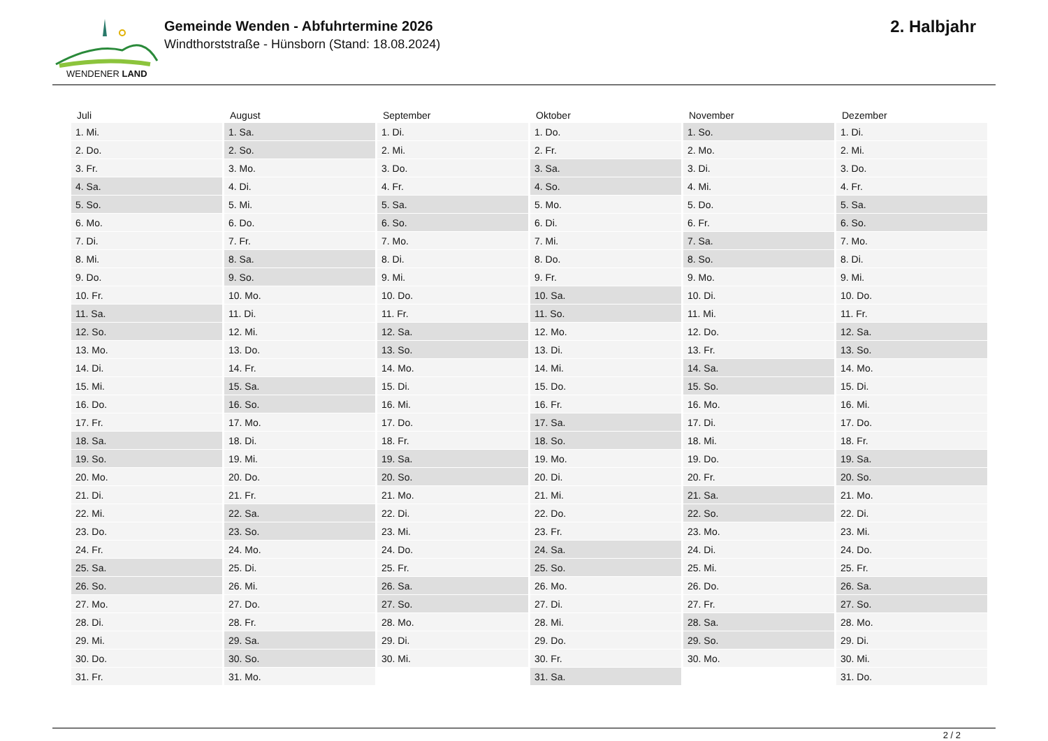WENDENER LAND
Gemeinde Wenden - Abfuhrtermine 2026
Windthorststraße - Hünsborn (Stand: 18.08.2024)
2. Halbjahr
| Juli | August | September | Oktober | November | Dezember |
| --- | --- | --- | --- | --- | --- |
| 1. Mi. | 1. Sa. | 1. Di. | 1. Do. | 1. So. | 1. Di. |
| 2. Do. | 2. So. | 2. Mi. | 2. Fr. | 2. Mo. | 2. Mi. |
| 3. Fr. | 3. Mo. | 3. Do. | 3. Sa. | 3. Di. | 3. Do. |
| 4. Sa. | 4. Di. | 4. Fr. | 4. So. | 4. Mi. | 4. Fr. |
| 5. So. | 5. Mi. | 5. Sa. | 5. Mo. | 5. Do. | 5. Sa. |
| 6. Mo. | 6. Do. | 6. So. | 6. Di. | 6. Fr. | 6. So. |
| 7. Di. | 7. Fr. | 7. Mo. | 7. Mi. | 7. Sa. | 7. Mo. |
| 8. Mi. | 8. Sa. | 8. Di. | 8. Do. | 8. So. | 8. Di. |
| 9. Do. | 9. So. | 9. Mi. | 9. Fr. | 9. Mo. | 9. Mi. |
| 10. Fr. | 10. Mo. | 10. Do. | 10. Sa. | 10. Di. | 10. Do. |
| 11. Sa. | 11. Di. | 11. Fr. | 11. So. | 11. Mi. | 11. Fr. |
| 12. So. | 12. Mi. | 12. Sa. | 12. Mo. | 12. Do. | 12. Sa. |
| 13. Mo. | 13. Do. | 13. So. | 13. Di. | 13. Fr. | 13. So. |
| 14. Di. | 14. Fr. | 14. Mo. | 14. Mi. | 14. Sa. | 14. Mo. |
| 15. Mi. | 15. Sa. | 15. Di. | 15. Do. | 15. So. | 15. Di. |
| 16. Do. | 16. So. | 16. Mi. | 16. Fr. | 16. Mo. | 16. Mi. |
| 17. Fr. | 17. Mo. | 17. Do. | 17. Sa. | 17. Di. | 17. Do. |
| 18. Sa. | 18. Di. | 18. Fr. | 18. So. | 18. Mi. | 18. Fr. |
| 19. So. | 19. Mi. | 19. Sa. | 19. Mo. | 19. Do. | 19. Sa. |
| 20. Mo. | 20. Do. | 20. So. | 20. Di. | 20. Fr. | 20. So. |
| 21. Di. | 21. Fr. | 21. Mo. | 21. Mi. | 21. Sa. | 21. Mo. |
| 22. Mi. | 22. Sa. | 22. Di. | 22. Do. | 22. So. | 22. Di. |
| 23. Do. | 23. So. | 23. Mi. | 23. Fr. | 23. Mo. | 23. Mi. |
| 24. Fr. | 24. Mo. | 24. Do. | 24. Sa. | 24. Di. | 24. Do. |
| 25. Sa. | 25. Di. | 25. Fr. | 25. So. | 25. Mi. | 25. Fr. |
| 26. So. | 26. Mi. | 26. Sa. | 26. Mo. | 26. Do. | 26. Sa. |
| 27. Mo. | 27. Do. | 27. So. | 27. Di. | 27. Fr. | 27. So. |
| 28. Di. | 28. Fr. | 28. Mo. | 28. Mi. | 28. Sa. | 28. Mo. |
| 29. Mi. | 29. Sa. | 29. Di. | 29. Do. | 29. So. | 29. Di. |
| 30. Do. | 30. So. | 30. Mi. | 30. Fr. | 30. Mo. | 30. Mi. |
| 31. Fr. | 31. Mo. | | 31. Sa. | | 31. Do. |
2 / 2